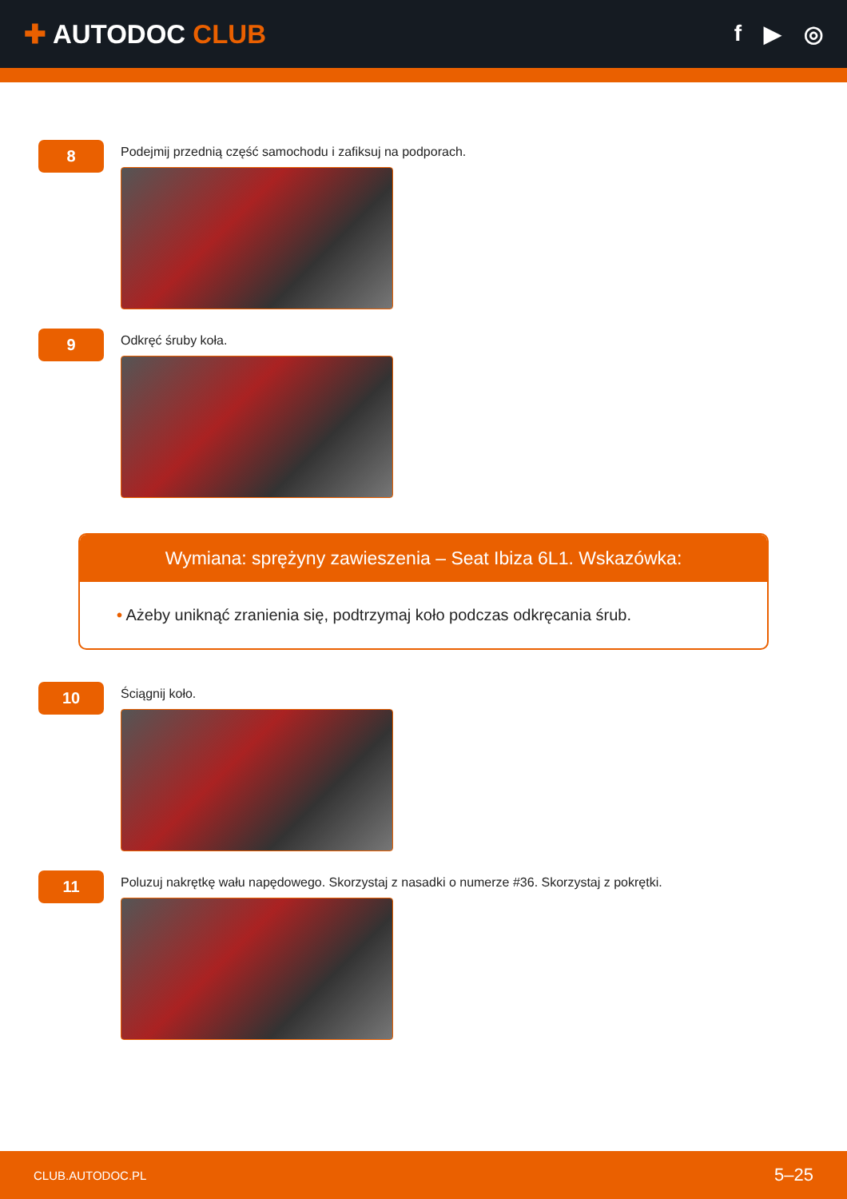✚ AUTODOC CLUB
f ▶ ◎
8
Podejmij przednią część samochodu i zafiksuj na podporach.
9
Odkręć śruby koła.
Wymiana: sprężyny zawieszenia – Seat Ibiza 6L1. Wskazówka:
• Ażeby uniknąć zranienia się, podtrzymaj koło podczas odkręcania śrub.
10
Ściągnij koło.
11
Poluzuj nakrętkę wału napędowego. Skorzystaj z nasadki o numerze #36. Skorzystaj z pokrętki.
CLUB.AUTODOC.PL 5–25